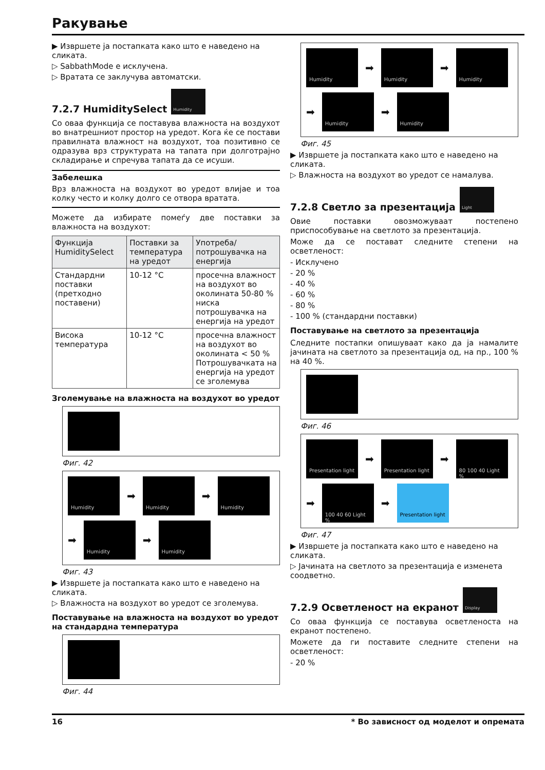Ракување
▶ Извршете ја постапката како што е наведено на сликата.
▷ SabbathMode е исклучена.
▷ Вратата се заклучува автоматски.
7.2.7 HumiditySelect Humidity
Со оваа функција се поставува влажноста на воздухот во внатрешниот простор на уредот. Кога ќе се постави правилната влажност на воздухот, тоа позитивно се одразува врз структурата на тапата при долготрајно складирање и спречува тапата да се исуши.
Забелешка
Врз влажноста на воздухот во уредот влијае и тоа колку често и колку долго се отвора вратата.
Можете да избирате помеѓу две поставки за влажноста на воздухот:
| Функција HumiditySelect | Поставки за температура на уредот | Употреба/ потрошувачка на енергија |
| --- | --- | --- |
| Стандардни поставки (претходно поставени) | 10-12 °C | просечна влажност на воздухот во околината 50-80 % ниска потрошувачка на енергија на уредот |
| Висока температура | 10-12 °C | просечна влажност на воздухот во околината < 50 % Потрошувачката на енергија на уредот се зголемува |
Зголемување на влажноста на воздухот во уредот
Фиг. 42
Humidity
➡
Humidity
➡
Humidity
➡
Humidity
➡
Humidity
Фиг. 43
▶ Извршете ја постапката како што е наведено на сликата.
▷ Влажноста на воздухот во уредот се зголемува.
Поставување на влажноста на воздухот во уредот на стандардна температура
Фиг. 44
Humidity
➡
Humidity
➡
Humidity
➡
Humidity
➡
Humidity
Фиг. 45
▶ Извршете ја постапката како што е наведено на сликата.
▷ Влажноста на воздухот во уредот се намалува.
7.2.8 Светло за презентација Light
Овие поставки овозможуваат постепено приспособување на светлото за презентација.
Може да се постават следните степени на осветленост:
- Исклучено
- 20 %
- 40 %
- 60 %
- 80 %
- 100 % (стандардни поставки)
Поставување на светлото за презентација
Следните постапки опишуваат како да ја намалите јачината на светлото за презентација од, на пр., 100 % на 40 %.
Фиг. 46
Presentation light
➡
Presentation light
➡
80 100 40 Light %
➡
100 40 60 Light %
➡
Presentation light
Фиг. 47
▶ Извршете ја постапката како што е наведено на сликата.
▷ Јачината на светлото за презентација е изменета соодветно.
7.2.9 Осветленост на екранот Display
Со оваа функција се поставува осветленоста на екранот постепено.
Можете да ги поставите следните степени на осветленост:
- 20 %
16 * Во зависност од моделот и опремата